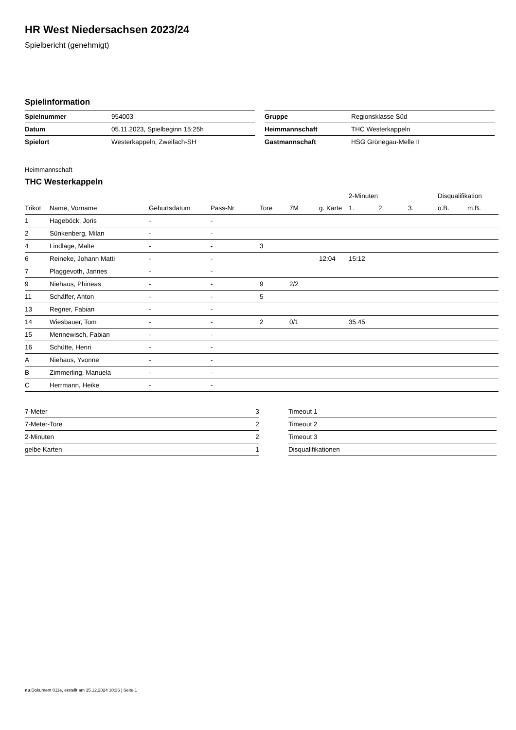HR West Niedersachsen 2023/24
Spielbericht (genehmigt)
Spielinformation
| Spielnummer | 954003 |
| Datum | 05.11.2023, Spielbeginn 15:25h |
| Spielort | Westerkappeln, Zweifach-SH |
| Gruppe | Regionsklasse Süd |
| Heimmannschaft | THC Westerkappeln |
| Gastmannschaft | HSG Grönegau-Melle II |
Heimmannschaft
THC Westerkappeln
| | | | | | | | 2-Minuten | | | Disqualifikation | |
| --- | --- | --- | --- | --- | --- | --- | --- | --- | --- | --- | --- |
| Trikot | Name, Vorname | Geburtsdatum | Pass-Nr | Tore | 7M | g. Karte | 1. | 2. | 3. | o.B. | m.B. |
| 1 | Hageböck, Joris | - | - | | | | | | | | |
| 2 | Sünkenberg, Milan | - | - | | | | | | | | |
| 4 | Lindlage, Malte | - | - | 3 | | | | | | | |
| 6 | Reineke, Johann Matti | - | - | | | 12:04 | 15:12 | | | | |
| 7 | Plaggevoth, Jannes | - | - | | | | | | | | |
| 9 | Niehaus, Phineas | - | - | 9 | 2/2 | | | | | | |
| 11 | Schäffer, Anton | - | - | 5 | | | | | | | |
| 13 | Regner, Fabian | - | - | | | | | | | | |
| 14 | Wiesbauer, Tom | - | - | 2 | 0/1 | | 35:45 | | | | |
| 15 | Mennewisch, Fabian | - | - | | | | | | | | |
| 16 | Schütte, Henri | - | - | | | | | | | | |
| A | Niehaus, Yvonne | - | - | | | | | | | | |
| B | Zimmerling, Manuela | - | - | | | | | | | | |
| C | Herrmann, Heike | - | - | | | | | | | | |
| 7-Meter | 3 |
| 7-Meter-Tore | 2 |
| 2-Minuten | 2 |
| gelbe Karten | 1 |
| Timeout 1 |
| Timeout 2 |
| Timeout 3 |
| Disqualifikationen |
nu.Dokument 011e, erstellt am 15.12.2024 10:36 | Seite 1